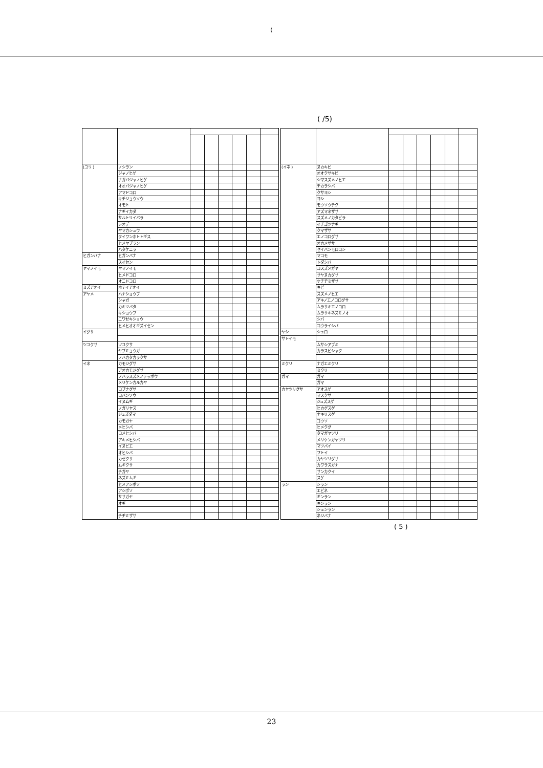(
( /5)
| (ユリ ) | ノシラン | | | | | | |
| | ジャノヒゲ | | | | | | |
| | ナガバジャノヒゲ | | | | | | |
| | オオバジャノヒゲ | | | | | | |
| | アマドコロ | | | | | | |
| | キチジョウソウ | | | | | | |
| | オモト | | | | | | |
| | ナギイカダ | | | | | | |
| | サルトリイバラ | | | | | | |
| | シオデ | | | | | | |
| | ヤマカシュウ | | | | | | |
| | タイワンホトトギス | | | | | | |
| | ヒメヤブラン | | | | | | |
| | ハタケニラ | | | | | | |
| ヒガンバナ | ヒガンバナ | | | | | | |
| | スイセン | | | | | | |
| ヤマノイモ | ヤマノイモ | | | | | | |
| | ヒメドコロ | | | | | | |
| | オニドコロ | | | | | | |
| ミズアオイ | ホテイアオイ | | | | | | |
| アヤメ | ハナショウブ | | | | | | |
| | シャガ | | | | | | |
| | カキツバタ | | | | | | |
| | キショウブ | | | | | | |
| | ニワゼキショウ | | | | | | |
| | ヒメヒオオギズイセン | | | | | | |
| イグサ | | | | | | | |
| ツユクサ | ツユクサ | | | | | | |
| | ヤブミョウガ | | | | | | |
| | ノハカタカラクサ | | | | | | |
| イネ | カモジグサ | | | | | | |
| | アオカモジグサ | | | | | | |
| | ノハラスズメノテッポウ | | | | | | |
| | メリケンカルカヤ | | | | | | |
| | コブナグサ | | | | | | |
| | コバンソウ | | | | | | |
| | イヌムギ | | | | | | |
| | ノガリヤス | | | | | | |
| | ジュズダマ | | | | | | |
| | カモガヤ | | | | | | |
| | メヒシバ | | | | | | |
| | コメヒシバ | | | | | | |
| | アキメヒシバ | | | | | | |
| | イヌビエ | | | | | | |
| | オヒシバ | | | | | | |
| | カゼクサ | | | | | | |
| | ムギクサ | | | | | | |
| | チガヤ | | | | | | |
| | ネズミムギ | | | | | | |
| | ヒメアシボソ | | | | | | |
| | アシボソ | | | | | | |
| | ササガヤ | | | | | | |
| | オギ | | | | | | |
| | チヂミザサ | | | | | | |
| (イネ ) | ヌカキビ | | | | | | |
| | オオクサキビ | | | | | | |
| | シマスズメノヒエ | | | | | | |
| | チカラシバ | | | | | | |
| | クサヨシ | | | | | | |
| | ヨシ | | | | | | |
| | モウソウチク | | | | | | |
| | アズマネザサ | | | | | | |
| | スズメノカタビラ | | | | | | |
| | イチゴツナギ | | | | | | |
| | クマザサ | | | | | | |
| | エノコログサ | | | | | | |
| | オカメザサ | | | | | | |
| | セイバンモロコシ | | | | | | |
| | マコモ | | | | | | |
| | トダシバ | | | | | | |
| | コスズメガヤ | | | | | | |
| | サヤヌカグサ | | | | | | |
| | ケチヂミザサ | | | | | | |
| | キビ | | | | | | |
| | スズメノヒエ | | | | | | |
| | アキノエノコログサ | | | | | | |
| | ムラサキエノコロ | | | | | | |
| | ムラサキネズミノオ | | | | | | |
| | シバ | | | | | | |
| | コウライシバ | | | | | | |
| ヤシ | シュロ | | | | | | |
| サトイモ | | | | | | | |
| | ムサシアブミ | | | | | | |
| | カラスビシャク | | | | | | |
| ミクリ | ナガエミクリ | | | | | | |
| | ミクリ | | | | | | |
| ガマ | ガマ | | | | | | |
| | ガマ | | | | | | |
| カヤツリグサ | アオスゲ | | | | | | |
| | マスクサ | | | | | | |
| | ジュズスゲ | | | | | | |
| | ヒカゲスゲ | | | | | | |
| | ナキリスゲ | | | | | | |
| | ゴウソ | | | | | | |
| | ヒメクグ | | | | | | |
| | タマガヤツリ | | | | | | |
| | メリケンガヤツリ | | | | | | |
| | マツバイ | | | | | | |
| | フトイ | | | | | | |
| | カヤツリグサ | | | | | | |
| | カワラスガナ | | | | | | |
| | サンカクイ | | | | | | |
| | スゲ | | | | | | |
| ラン | シラン | | | | | | |
| | エビネ | | | | | | |
| | ギンラン | | | | | | |
| | キンラン | | | | | | |
| | シュンラン | | | | | | |
| | ネジバナ | | | | | | |
( 5 )
23